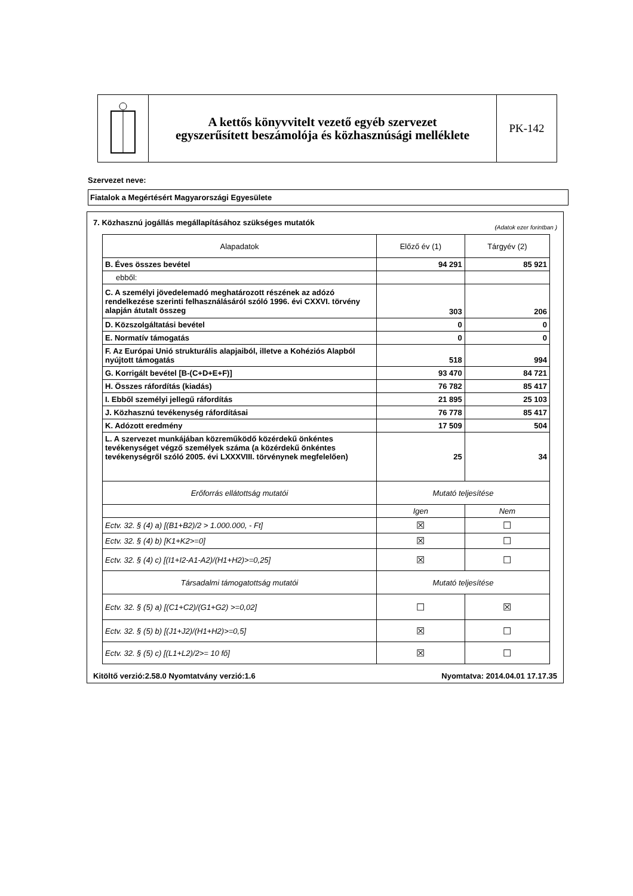A kettős könyvvitelt vezető egyéb szervezet
egyszerűsített beszámolója és közhasznúsági melléklete
PK-142
Szervezet neve:
Fiatalok a Megértésért Magyarországi Egyesülete
7. Közhasznú jogállás megállapításához szükséges mutatók (Adatok ezer forintban )
| Alapadatok | Előző év (1) | Tárgyév (2) |
| --- | --- | --- |
| B. Éves összes bevétel | 94 291 | 85 921 |
| ebből: | | |
| C. A személyi jövedelemadó meghatározott részének az adózó rendelkezése szerinti felhasználásáról szóló 1996. évi CXXVI. törvény alapján átutalt összeg | 303 | 206 |
| D. Közszolgáltatási bevétel | 0 | 0 |
| E. Normatív támogatás | 0 | 0 |
| F. Az Európai Unió strukturális alapjaiból, illetve a Kohéziós Alapból nyújtott támogatás | 518 | 994 |
| G. Korrigált bevétel [B-(C+D+E+F)] | 93 470 | 84 721 |
| H. Összes ráfordítás (kiadás) | 76 782 | 85 417 |
| I. Ebből személyi jellegű ráfordítás | 21 895 | 25 103 |
| J. Közhasznú tevékenység ráfordításai | 76 778 | 85 417 |
| K. Adózott eredmény | 17 509 | 504 |
| L. A szervezet munkájában közreműködő közérdekű önkéntes tevékenységet végző személyek száma (a közérdekű önkéntes tevékenységről szóló 2005. évi LXXXVIII. törvénynek megfelelően) | 25 | 34 |
| Erőforrás ellátottság mutatói | Mutató teljesítése | |
| | Igen | Nem |
| Ectv. 32. § (4) a) [(B1+B2)/2 > 1.000.000, - Ft] | ☒ | ☐ |
| Ectv. 32. § (4) b) [K1+K2>=0] | ☒ | ☐ |
| Ectv. 32. § (4) c) [(I1+I2-A1-A2)/(H1+H2)>=0,25] | ☒ | ☐ |
| Társadalmi támogatottság mutatói | Mutató teljesítése | |
| Ectv. 32. § (5) a) [(C1+C2)/(G1+G2) >=0,02] | ☐ | ☒ |
| Ectv. 32. § (5) b) [(J1+J2)/(H1+H2)>=0,5] | ☒ | ☐ |
| Ectv. 32. § (5) c) [(L1+L2)/2>= 10 fő] | ☒ | ☐ |
Kitöltő verzió:2.58.0 Nyomtatvány verzió:1.6 Nyomtatva: 2014.04.01 17.17.35